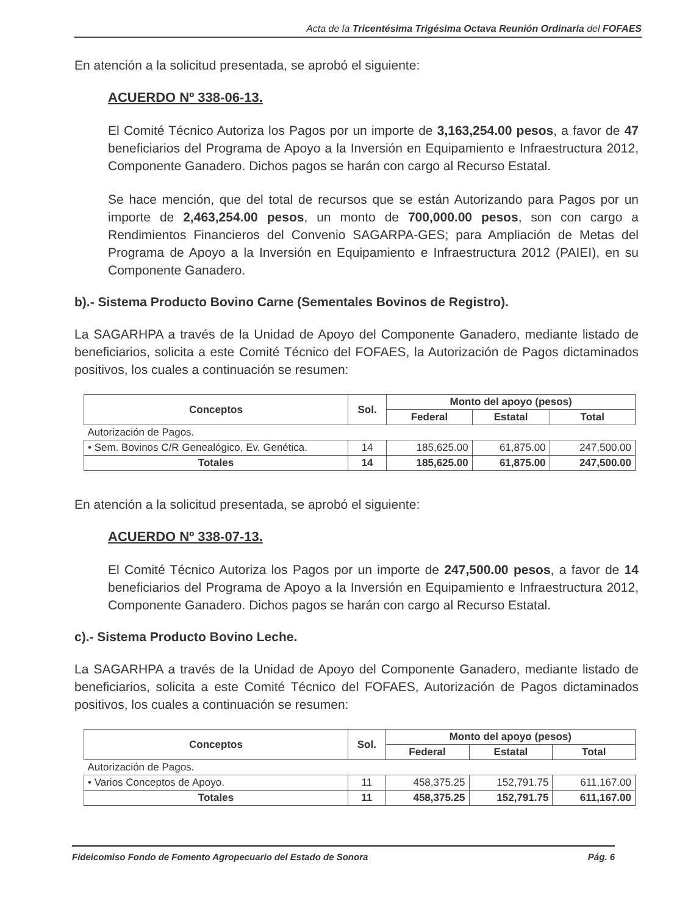Acta de la Tricentésima Trigésima Octava Reunión Ordinaria del FOFAES
En atención a la solicitud presentada, se aprobó el siguiente:
ACUERDO Nº 338-06-13.
El Comité Técnico Autoriza los Pagos por un importe de 3,163,254.00 pesos, a favor de 47 beneficiarios del Programa de Apoyo a la Inversión en Equipamiento e Infraestructura 2012, Componente Ganadero. Dichos pagos se harán con cargo al Recurso Estatal.
Se hace mención, que del total de recursos que se están Autorizando para Pagos por un importe de 2,463,254.00 pesos, un monto de 700,000.00 pesos, son con cargo a Rendimientos Financieros del Convenio SAGARPA-GES; para Ampliación de Metas del Programa de Apoyo a la Inversión en Equipamiento e Infraestructura 2012 (PAIEI), en su Componente Ganadero.
b).- Sistema Producto Bovino Carne (Sementales Bovinos de Registro).
La SAGARHPA a través de la Unidad de Apoyo del Componente Ganadero, mediante listado de beneficiarios, solicita a este Comité Técnico del FOFAES, la Autorización de Pagos dictaminados positivos, los cuales a continuación se resumen:
| Conceptos | Sol. | Monto del apoyo (pesos) | | |
| --- | --- | --- | --- | --- |
| | | Federal | Estatal | Total |
| Autorización de Pagos. | | | | |
| • Sem. Bovinos C/R Genealógico, Ev. Genética. | 14 | 185,625.00 | 61,875.00 | 247,500.00 |
| Totales | 14 | 185,625.00 | 61,875.00 | 247,500.00 |
En atención a la solicitud presentada, se aprobó el siguiente:
ACUERDO Nº 338-07-13.
El Comité Técnico Autoriza los Pagos por un importe de 247,500.00 pesos, a favor de 14 beneficiarios del Programa de Apoyo a la Inversión en Equipamiento e Infraestructura 2012, Componente Ganadero. Dichos pagos se harán con cargo al Recurso Estatal.
c).- Sistema Producto Bovino Leche.
La SAGARHPA a través de la Unidad de Apoyo del Componente Ganadero, mediante listado de beneficiarios, solicita a este Comité Técnico del FOFAES, Autorización de Pagos dictaminados positivos, los cuales a continuación se resumen:
| Conceptos | Sol. | Monto del apoyo (pesos) | | |
| --- | --- | --- | --- | --- |
| | | Federal | Estatal | Total |
| Autorización de Pagos. | | | | |
| • Varios Conceptos de Apoyo. | 11 | 458,375.25 | 152,791.75 | 611,167.00 |
| Totales | 11 | 458,375.25 | 152,791.75 | 611,167.00 |
Fideicomiso Fondo de Fomento Agropecuario del Estado de Sonora Pág. 6